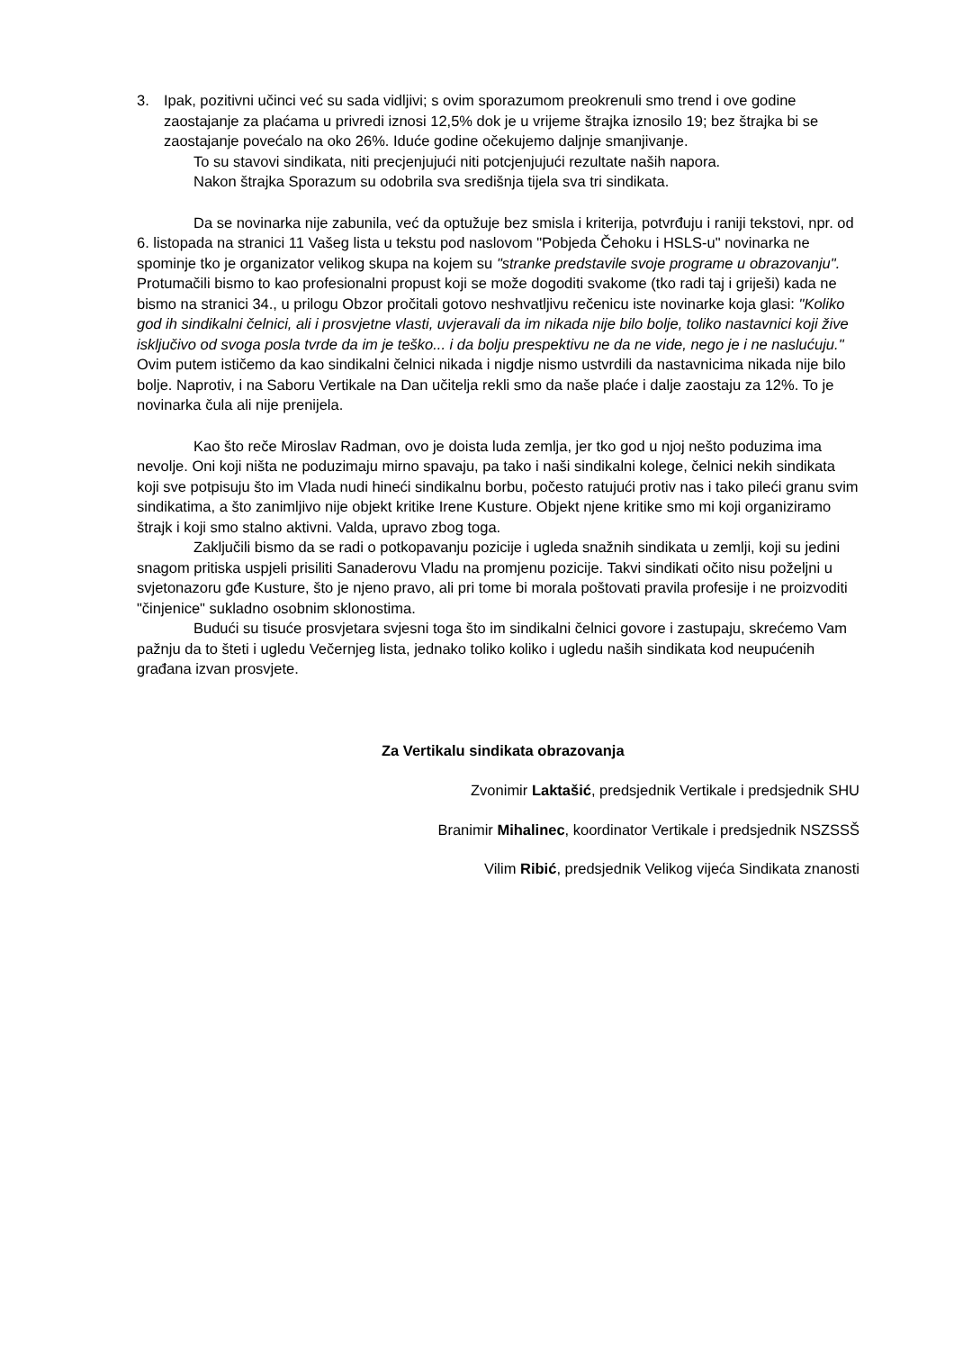3. Ipak, pozitivni učinci već su sada vidljivi; s ovim sporazumom preokrenuli smo trend i ove godine zaostajanje za plaćama u privredi iznosi 12,5% dok je u vrijeme štrajka iznosilo 19; bez štrajka bi se zaostajanje povećalo na oko 26%. Iduće godine očekujemo daljnje smanjivanje.
To su stavovi sindikata, niti precjenjujući niti potcjenjujući rezultate naših napora.
Nakon štrajka Sporazum su odobrila sva središnja tijela sva tri sindikata.
Da se novinarka nije zabunila, već da optužuje bez smisla i kriterija, potvrđuju i raniji tekstovi, npr. od 6. listopada na stranici 11 Vašeg lista u tekstu pod naslovom "Pobjeda Čehoku i HSLS-u" novinarka ne spominje tko je organizator velikog skupa na kojem su "stranke predstavile svoje programe u obrazovanju". Protumačili bismo to kao profesionalni propust koji se može dogoditi svakome (tko radi taj i griješi) kada ne bismo na stranici 34., u prilogu Obzor pročitali gotovo neshvatljivu rečenicu iste novinarke koja glasi: "Koliko god ih sindikalni čelnici, ali i prosvjetne vlasti, uvjeravali da im nikada nije bilo bolje, toliko nastavnici koji žive isključivo od svoga posla tvrde da im je teško... i da bolju prespektivu ne da ne vide, nego je i ne naslućuju." Ovim putem ističemo da kao sindikalni čelnici nikada i nigdje nismo ustvrdili da nastavnicima nikada nije bilo bolje. Naprotiv, i na Saboru Vertikale na Dan učitelja rekli smo da naše plaće i dalje zaostaju za 12%. To je novinarka čula ali nije prenijela.
Kao što reče Miroslav Radman, ovo je doista luda zemlja, jer tko god u njoj nešto poduzima ima nevolje. Oni koji ništa ne poduzimaju mirno spavaju, pa tako i naši sindikalni kolege, čelnici nekih sindikata koji sve potpisuju što im Vlada nudi hineći sindikalnu borbu, počesto ratujući protiv nas i tako pileći granu svim sindikatima, a što zanimljivo nije objekt kritike Irene Kusture. Objekt njene kritike smo mi koji organiziramo štrajk i koji smo stalno aktivni. Valda, upravo zbog toga.
Zaključili bismo da se radi o potkopavanju pozicije i ugleda snažnih sindikata u zemlji, koji su jedini snagom pritiska uspjeli prisiliti Sanaderovu Vladu na promjenu pozicije. Takvi sindikati očito nisu poželjni u svjetonazoru gđe Kusture, što je njeno pravo, ali pri tome bi morala poštovati pravila profesije i ne proizvoditi "činjenice" sukladno osobnim sklonostima.
Budući su tisuće prosvjetara svjesni toga što im sindikalni čelnici govore i zastupaju, skrećemo Vam pažnju da to šteti i ugledu Večernjeg lista, jednako toliko koliko i ugledu naših sindikata kod neupućenih građana izvan prosvjete.
Za Vertikalu sindikata obrazovanja
Zvonimir Laktašić, predsjednik Vertikale i predsjednik SHU
Branimir Mihalinec, koordinator Vertikale i predsjednik NSZSSŠ
Vilim Ribić, predsjednik Velikog vijeća Sindikata znanosti